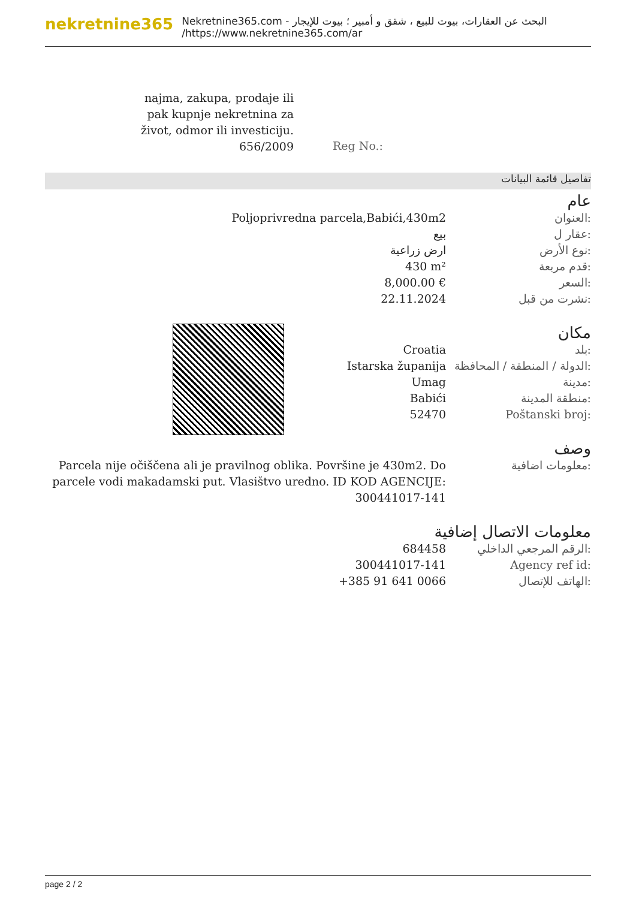nekretnine365
البحث عن العقارات، بيوت للبيع ، شقق و أمبير ؛ بيوت للإيجار - Nekretnine365.com
https://www.nekretnine365.com/ar/
najma, zakupa, prodaje ili pak kupnje nekretnina za život, odmor ili investiciju.
656/2009
Reg No.:
تفاصيل قائمة البيانات
عام
العنوان: Poljoprivredna parcela,Babići,430m2
عقار ل: بيع
نوع الأرض: ارض زراعية
قدم مربعة: 430 m²
السعر: 8,000.00 €
نشرت من قبل: 22.11.2024
مكان
بلد: Croatia
الدولة / المنطقة / المحافظة:
Istarska županija
مدينة: Umag
منطقة المدينة: Babići
Poštanski broj: 52470
وصف
معلومات اضافية: Parcela nije očiščena ali je pravilnog oblika. Površine je 430m2. Do parcele vodi makadamski put. Vlasištvo uredno. ID KOD AGENCIJE: 300441017-141
معلومات الاتصال إضافية
الرقم المرجعي الداخلي:
684458
Agency ref id: 300441017-141
الهاتف للإتصال: +385 91 641 0066
page 2 / 2